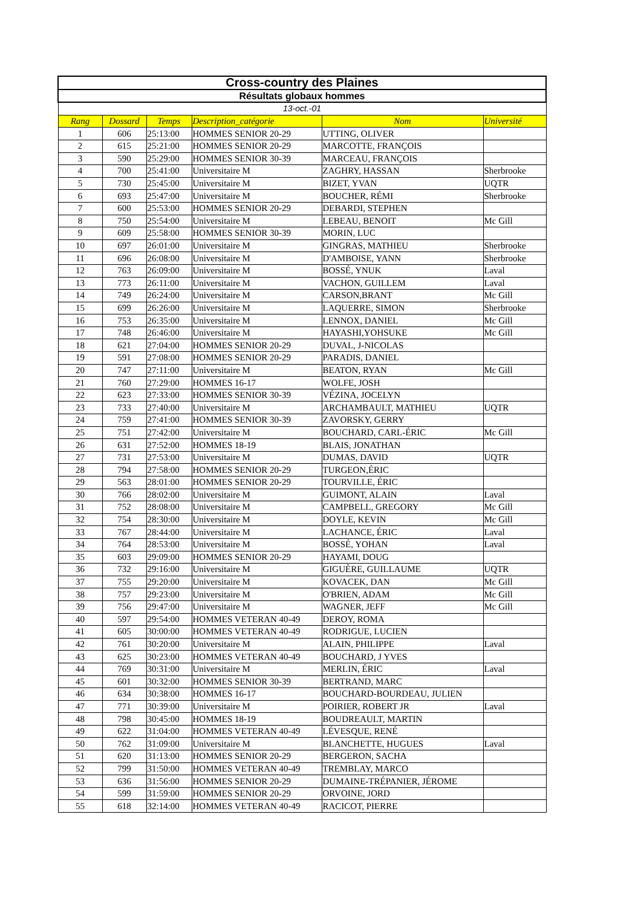| Cross-country des Plaines | | | | | |
| Résultats globaux hommes | | | | | |
| 13-oct.-01 | | | | | |
| Rang | Dossard | Temps | Description_catégorie | Nom | Université |
| 1 | 606 | 25:13:00 | HOMMES SENIOR 20-29 | UTTING, OLIVER | |
| 2 | 615 | 25:21:00 | HOMMES SENIOR 20-29 | MARCOTTE, FRANÇOIS | |
| 3 | 590 | 25:29:00 | HOMMES SENIOR 30-39 | MARCEAU, FRANÇOIS | |
| 4 | 700 | 25:41:00 | Universitaire M | ZAGHRY, HASSAN | Sherbrooke |
| 5 | 730 | 25:45:00 | Universitaire M | BIZET, YVAN | UQTR |
| 6 | 693 | 25:47:00 | Universitaire M | BOUCHER, RÉMI | Sherbrooke |
| 7 | 600 | 25:53:00 | HOMMES SENIOR 20-29 | DEBARDI, STEPHEN | |
| 8 | 750 | 25:54:00 | Universitaire M | LEBEAU, BENOIT | Mc Gill |
| 9 | 609 | 25:58:00 | HOMMES SENIOR 30-39 | MORIN, LUC | |
| 10 | 697 | 26:01:00 | Universitaire M | GINGRAS, MATHIEU | Sherbrooke |
| 11 | 696 | 26:08:00 | Universitaire M | D'AMBOISE, YANN | Sherbrooke |
| 12 | 763 | 26:09:00 | Universitaire M | BOSSÉ, YNUK | Laval |
| 13 | 773 | 26:11:00 | Universitaire M | VACHON, GUILLEM | Laval |
| 14 | 749 | 26:24:00 | Universitaire M | CARSON,BRANT | Mc Gill |
| 15 | 699 | 26:26:00 | Universitaire M | LAQUERRE, SIMON | Sherbrooke |
| 16 | 753 | 26:35:00 | Universitaire M | LENNOX, DANIEL | Mc Gill |
| 17 | 748 | 26:46:00 | Universitaire M | HAYASHI,YOHSUKE | Mc Gill |
| 18 | 621 | 27:04:00 | HOMMES SENIOR 20-29 | DUVAL, J-NICOLAS | |
| 19 | 591 | 27:08:00 | HOMMES SENIOR 20-29 | PARADIS, DANIEL | |
| 20 | 747 | 27:11:00 | Universitaire M | BEATON, RYAN | Mc Gill |
| 21 | 760 | 27:29:00 | HOMMES 16-17 | WOLFE, JOSH | |
| 22 | 623 | 27:33:00 | HOMMES SENIOR 30-39 | VÉZINA, JOCELYN | |
| 23 | 733 | 27:40:00 | Universitaire M | ARCHAMBAULT, MATHIEU | UQTR |
| 24 | 759 | 27:41:00 | HOMMES SENIOR 30-39 | ZAVORSKY, GERRY | |
| 25 | 751 | 27:42:00 | Universitaire M | BOUCHARD, CARL-ÉRIC | Mc Gill |
| 26 | 631 | 27:52:00 | HOMMES 18-19 | BLAIS, JONATHAN | |
| 27 | 731 | 27:53:00 | Universitaire M | DUMAS, DAVID | UQTR |
| 28 | 794 | 27:58:00 | HOMMES SENIOR 20-29 | TURGEON,ÉRIC | |
| 29 | 563 | 28:01:00 | HOMMES SENIOR 20-29 | TOURVILLE, ÉRIC | |
| 30 | 766 | 28:02:00 | Universitaire M | GUIMONT, ALAIN | Laval |
| 31 | 752 | 28:08:00 | Universitaire M | CAMPBELL, GREGORY | Mc Gill |
| 32 | 754 | 28:30:00 | Universitaire M | DOYLE, KEVIN | Mc Gill |
| 33 | 767 | 28:44:00 | Universitaire M | LACHANCE, ÉRIC | Laval |
| 34 | 764 | 28:53:00 | Universitaire M | BOSSÉ, YOHAN | Laval |
| 35 | 603 | 29:09:00 | HOMMES SENIOR 20-29 | HAYAMI, DOUG | |
| 36 | 732 | 29:16:00 | Universitaire M | GIGUÈRE, GUILLAUME | UQTR |
| 37 | 755 | 29:20:00 | Universitaire M | KOVACEK, DAN | Mc Gill |
| 38 | 757 | 29:23:00 | Universitaire M | O'BRIEN, ADAM | Mc Gill |
| 39 | 756 | 29:47:00 | Universitaire M | WAGNER, JEFF | Mc Gill |
| 40 | 597 | 29:54:00 | HOMMES VETERAN 40-49 | DEROY, ROMA | |
| 41 | 605 | 30:00:00 | HOMMES VETERAN 40-49 | RODRIGUE, LUCIEN | |
| 42 | 761 | 30:20:00 | Universitaire M | ALAIN, PHILIPPE | Laval |
| 43 | 625 | 30:23:00 | HOMMES VETERAN 40-49 | BOUCHARD, J YVES | |
| 44 | 769 | 30:31:00 | Universitaire M | MERLIN, ÉRIC | Laval |
| 45 | 601 | 30:32:00 | HOMMES SENIOR 30-39 | BERTRAND, MARC | |
| 46 | 634 | 30:38:00 | HOMMES 16-17 | BOUCHARD-BOURDEAU, JULIEN | |
| 47 | 771 | 30:39:00 | Universitaire M | POIRIER, ROBERT JR | Laval |
| 48 | 798 | 30:45:00 | HOMMES 18-19 | BOUDREAULT, MARTIN | |
| 49 | 622 | 31:04:00 | HOMMES VETERAN 40-49 | LÉVESQUE, RENÉ | |
| 50 | 762 | 31:09:00 | Universitaire M | BLANCHETTE, HUGUES | Laval |
| 51 | 620 | 31:13:00 | HOMMES SENIOR 20-29 | BERGERON, SACHA | |
| 52 | 799 | 31:50:00 | HOMMES VETERAN 40-49 | TREMBLAY, MARCO | |
| 53 | 636 | 31:56:00 | HOMMES SENIOR 20-29 | DUMAINE-TRÉPANIER, JÉROME | |
| 54 | 599 | 31:59:00 | HOMMES SENIOR 20-29 | ORVOINE, JORD | |
| 55 | 618 | 32:14:00 | HOMMES VETERAN 40-49 | RACICOT, PIERRE | |